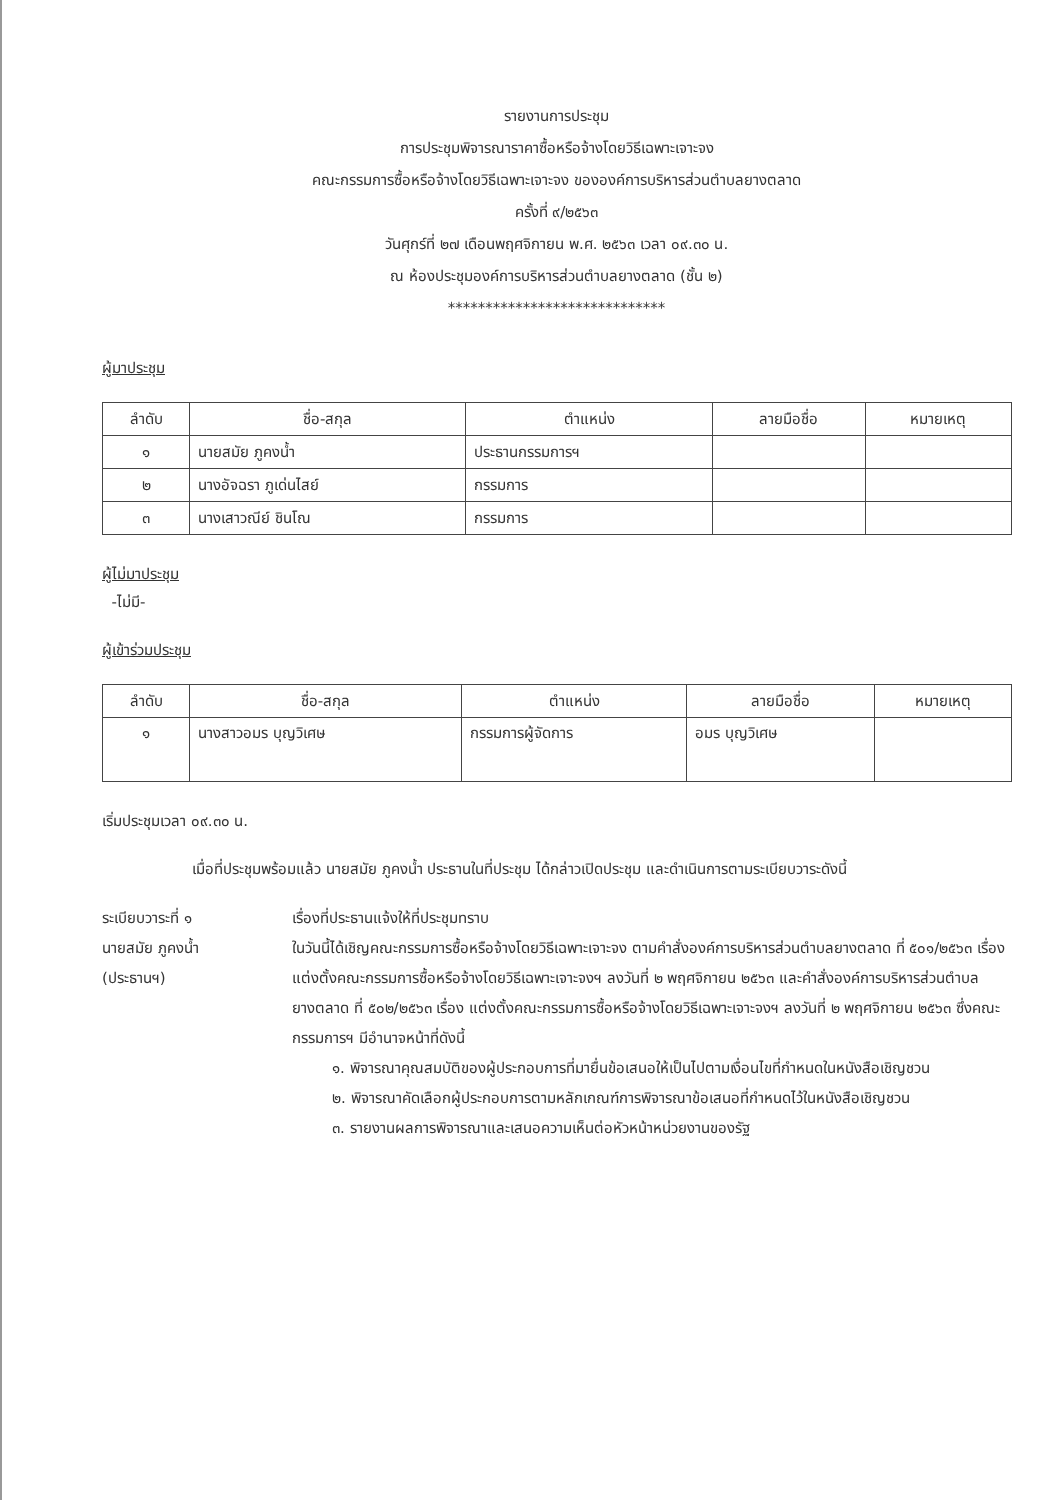รายงานการประชุม
การประชุมพิจารณาราคาซื้อหรือจ้างโดยวิธีเฉพาะเจาะจง
คณะกรรมการซื้อหรือจ้างโดยวิธีเฉพาะเจาะจง ขององค์การบริหารส่วนตำบลยางตลาด
ครั้งที่ ๙/๒๕๖๓
วันศุกร์ที่ ๒๗ เดือนพฤศจิกายน พ.ศ. ๒๕๖๓ เวลา ๐๙.๓๐ น.
ณ ห้องประชุมองค์การบริหารส่วนตำบลยางตลาด (ชั้น ๒)
*****************************
ผู้มาประชุม
| ลำดับ | ชื่อ-สกุล | ตำแหน่ง | ลายมือชื่อ | หมายเหตุ |
| --- | --- | --- | --- | --- |
| ๑ | นายสมัย ภูคงน้ำ | ประธานกรรมการฯ | | |
| ๒ | นางอัจฉรา ภูเด่นไสย์ | กรรมการ | | |
| ๓ | นางเสาวณีย์ ชินโณ | กรรมการ | | |
ผู้ไม่มาประชุม
-ไม่มี-
ผู้เข้าร่วมประชุม
| ลำดับ | ชื่อ-สกุล | ตำแหน่ง | ลายมือชื่อ | หมายเหตุ |
| --- | --- | --- | --- | --- |
| ๑ | นางสาวอมร บุญวิเศษ | กรรมการผู้จัดการ | อมร บุญวิเศษ | |
เริ่มประชุมเวลา ๐๙.๓๐ น.
เมื่อที่ประชุมพร้อมแล้ว นายสมัย ภูคงน้ำ ประธานในที่ประชุม ได้กล่าวเปิดประชุม และดำเนินการตามระเบียบวาระดังนี้
ระเบียบวาระที่ ๑
นายสมัย ภูคงน้ำ
(ประธานฯ)
เรื่องที่ประธานแจ้งให้ที่ประชุมทราบ
ในวันนี้ได้เชิญคณะกรรมการซื้อหรือจ้างโดยวิธีเฉพาะเจาะจง ตามคำสั่งองค์การบริหารส่วนตำบลยางตลาด ที่ ๕๐๑/๒๕๖๓ เรื่อง แต่งตั้งคณะกรรมการซื้อหรือจ้างโดยวิธีเฉพาะเจาะจงฯ ลงวันที่ ๒ พฤศจิกายน ๒๕๖๓ และคำสั่งองค์การบริหารส่วนตำบล ยางตลาด ที่ ๕๐๒/๒๕๖๓ เรื่อง แต่งตั้งคณะกรรมการซื้อหรือจ้างโดยวิธีเฉพาะเจาะจงฯ ลงวันที่ ๒ พฤศจิกายน ๒๕๖๓ ซึ่งคณะกรรมการฯ มีอำนาจหน้าที่ดังนี้
๑. พิจารณาคุณสมบัติของผู้ประกอบการที่มายื่นข้อเสนอให้เป็นไปตามเงื่อนไขที่กำหนดในหนังสือเชิญชวน
๒. พิจารณาคัดเลือกผู้ประกอบการตามหลักเกณฑ์การพิจารณาข้อเสนอที่กำหนดไว้ในหนังสือเชิญชวน
๓. รายงานผลการพิจารณาและเสนอความเห็นต่อหัวหน้าหน่วยงานของรัฐ